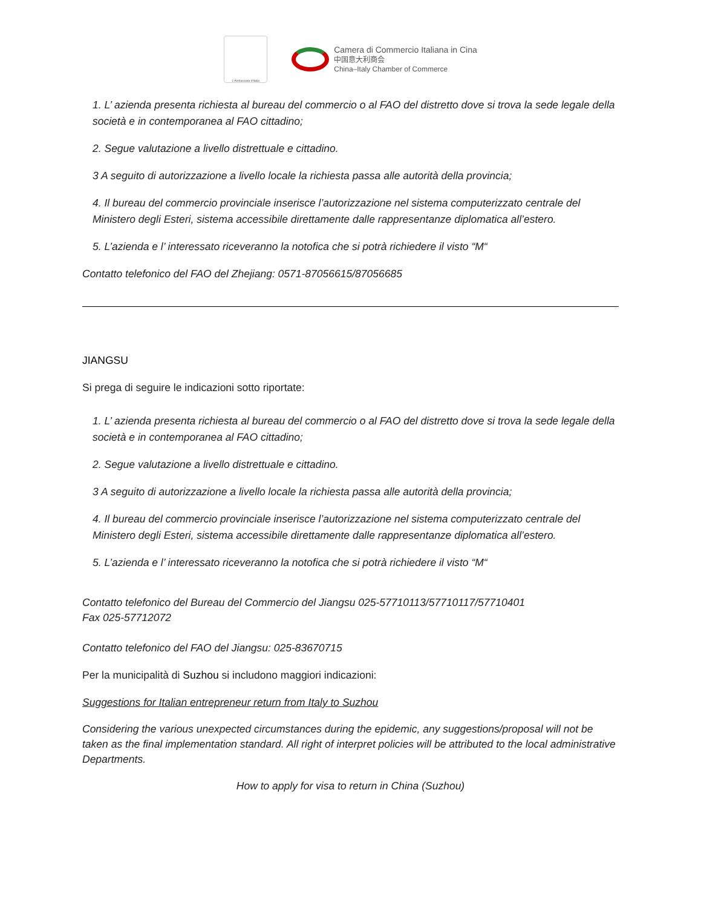L'Ambasciata d'Italia
Camera di Commercio Italiana in Cina
中国意大利商会
China–Italy Chamber of Commerce
1. L’ azienda presenta richiesta al bureau del commercio o al FAO del distretto dove si trova la sede legale della società e in contemporanea al FAO cittadino;
2. Segue valutazione a livello distrettuale e cittadino.
3 A seguito di autorizzazione a livello locale la richiesta passa alle autorità della provincia;
4. Il bureau del commercio provinciale inserisce l’autorizzazione nel sistema computerizzato centrale del Ministero degli Esteri, sistema accessibile direttamente dalle rappresentanze diplomatica all’estero.
5. L’azienda e l’ interessato riceveranno la notofica che si potrà richiedere il visto “M“
Contatto telefonico del FAO del Zhejiang: 0571-87056615/87056685
JIANGSU
Si prega di seguire le indicazioni sotto riportate:
1. L’ azienda presenta richiesta al bureau del commercio o al FAO del distretto dove si trova la sede legale della società e in contemporanea al FAO cittadino;
2. Segue valutazione a livello distrettuale e cittadino.
3 A seguito di autorizzazione a livello locale la richiesta passa alle autorità della provincia;
4. Il bureau del commercio provinciale inserisce l’autorizzazione nel sistema computerizzato centrale del Ministero degli Esteri, sistema accessibile direttamente dalle rappresentanze diplomatica all’estero.
5. L’azienda e l’ interessato riceveranno la notofica che si potrà richiedere il visto “M“
Contatto telefonico del Bureau del Commercio del Jiangsu 025-57710113/57710117/57710401
Fax 025-57712072
Contatto telefonico del FAO del Jiangsu: 025-83670715
Per la municipalità di Suzhou si includono maggiori indicazioni:
Suggestions for Italian entrepreneur return from Italy to Suzhou
Considering the various unexpected circumstances during the epidemic, any suggestions/proposal will not be taken as the final implementation standard. All right of interpret policies will be attributed to the local administrative Departments.
How to apply for visa to return in China (Suzhou)